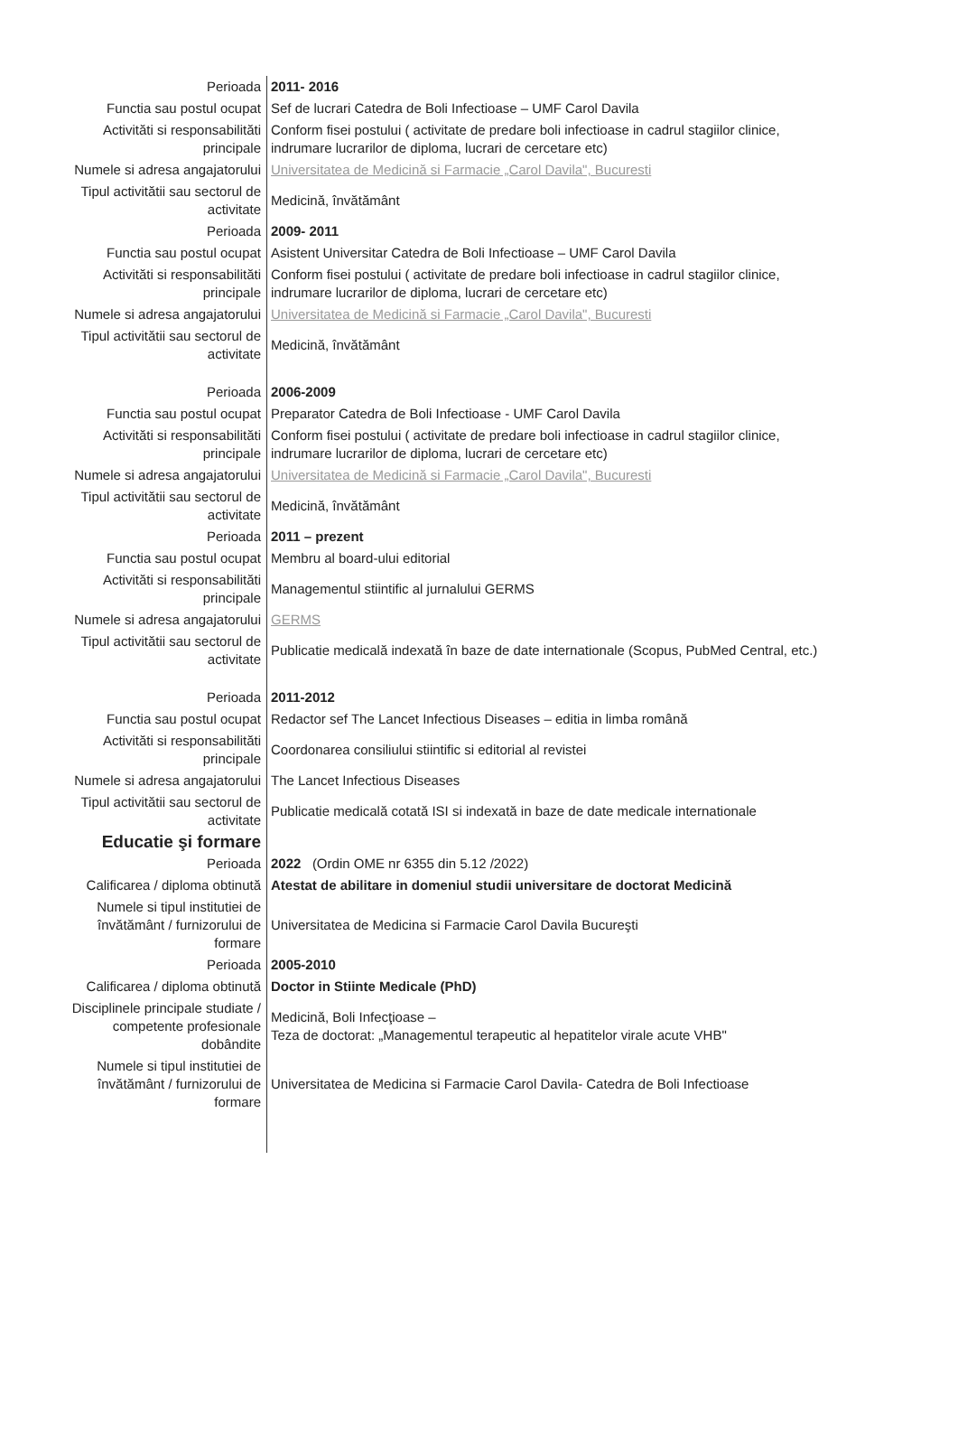| Perioada | 2011- 2016 |
| Functia sau postul ocupat | Sef de lucrari Catedra de Boli Infectioase – UMF Carol Davila |
| Activităti si responsabilităti principale | Conform fisei postului ( activitate de predare boli infectioase in cadrul stagiilor clinice, indrumare lucrarilor de diploma, lucrari de cercetare etc) |
| Numele si adresa angajatorului | Universitatea de Medicină si Farmacie „Carol Davila", Bucuresti |
| Tipul activitătii sau sectorul de activitate | Medicină, învătământ |
| Perioada | 2009- 2011 |
| Functia sau postul ocupat | Asistent Universitar Catedra de Boli Infectioase – UMF Carol Davila |
| Activităti si responsabilităti principale | Conform fisei postului ( activitate de predare boli infectioase in cadrul stagiilor clinice, indrumare lucrarilor de diploma, lucrari de cercetare etc) |
| Numele si adresa angajatorului | Universitatea de Medicină si Farmacie „Carol Davila", Bucuresti |
| Tipul activitătii sau sectorul de activitate | Medicină, învătământ |
| Perioada | 2006-2009 |
| Functia sau postul ocupat | Preparator Catedra de Boli Infectioase - UMF Carol Davila |
| Activităti si responsabilităti principale | Conform fisei postului ( activitate de predare boli infectioase in cadrul stagiilor clinice, indrumare lucrarilor de diploma, lucrari de cercetare etc) |
| Numele si adresa angajatorului | Universitatea de Medicină si Farmacie „Carol Davila", Bucuresti |
| Tipul activitătii sau sectorul de activitate | Medicină, învătământ |
| Perioada | 2011 – prezent |
| Functia sau postul ocupat | Membru al board-ului editorial |
| Activităti si responsabilităti principale | Managementul stiintific al jurnalului GERMS |
| Numele si adresa angajatorului | GERMS |
| Tipul activitătii sau sectorul de activitate | Publicatie medicală indexată în baze de date internationale (Scopus, PubMed Central, etc.) |
| Perioada | 2011-2012 |
| Functia sau postul ocupat | Redactor sef The Lancet Infectious Diseases – editia in limba română |
| Activităti si responsabilităti principale | Coordonarea consiliului stiintific si editorial al revistei |
| Numele si adresa angajatorului | The Lancet Infectious Diseases |
| Tipul activitătii sau sectorul de activitate | Publicatie medicală cotată ISI si indexată in baze de date medicale internationale |
| Educatie şi formare | |
| Perioada | 2022 (Ordin OME nr 6355 din 5.12 /2022) |
| Calificarea / diploma obtinută | Atestat de abilitare in domeniul studii universitare de doctorat Medicină |
| Numele si tipul institutiei de învătământ / furnizorului de formare | Universitatea de Medicina si Farmacie Carol Davila Bucureşti |
| Perioada | 2005-2010 |
| Calificarea / diploma obtinută | Doctor in Stiinte Medicale (PhD) |
| Disciplinele principale studiate / competente profesionale dobândite | Medicină, Boli Infecţioase – Teza de doctorat: „Managementul terapeutic al hepatitelor virale acute VHB" |
| Numele si tipul institutiei de învătământ / furnizorului de formare | Universitatea de Medicina si Farmacie Carol Davila- Catedra de Boli Infectioase |